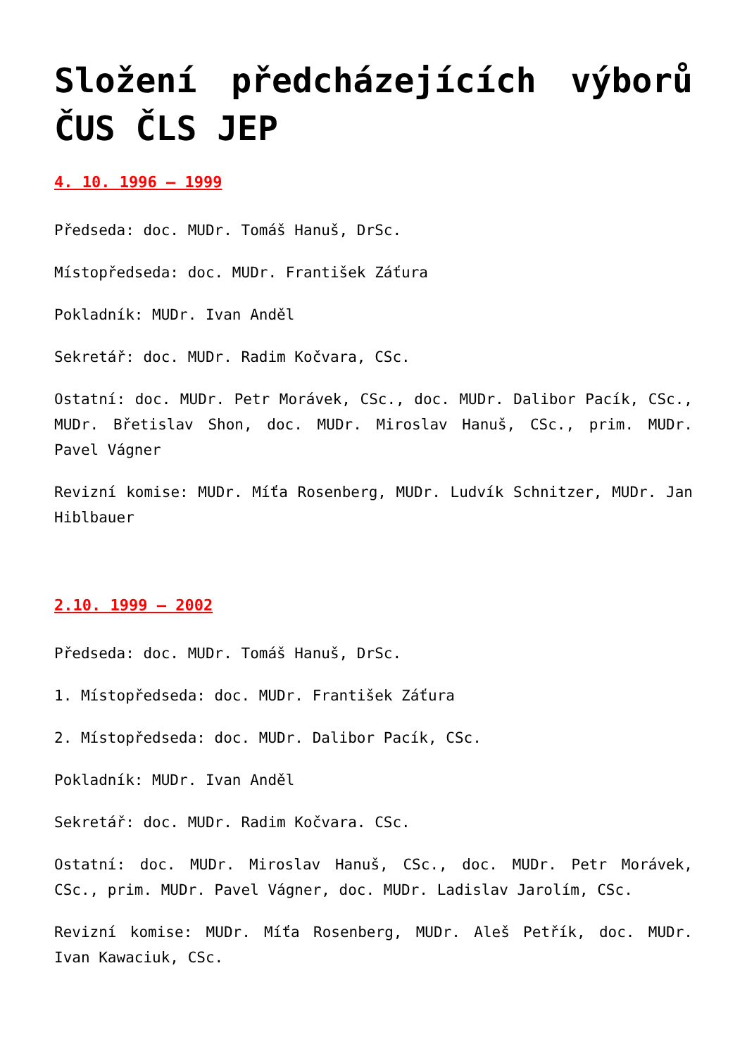Složení předcházejících výborů ČUS ČLS JEP
4. 10. 1996 – 1999
Předseda: doc. MUDr. Tomáš Hanuš, DrSc.
Místopředseda: doc. MUDr. František Záťura
Pokladník: MUDr. Ivan Anděl
Sekretář: doc. MUDr. Radim Kočvara, CSc.
Ostatní: doc. MUDr. Petr Morávek, CSc., doc. MUDr. Dalibor Pacík, CSc., MUDr. Břetislav Shon, doc. MUDr. Miroslav Hanuš, CSc., prim. MUDr. Pavel Vágner
Revizní komise: MUDr. Míťa Rosenberg, MUDr. Ludvík Schnitzer, MUDr. Jan Hiblbauer
2.10. 1999 – 2002
Předseda: doc. MUDr. Tomáš Hanuš, DrSc.
1. Místopředseda: doc. MUDr. František Záťura
2. Místopředseda: doc. MUDr. Dalibor Pacík, CSc.
Pokladník: MUDr. Ivan Anděl
Sekretář: doc. MUDr. Radim Kočvara. CSc.
Ostatní: doc. MUDr. Miroslav Hanuš, CSc., doc. MUDr. Petr Morávek, CSc., prim. MUDr. Pavel Vágner, doc. MUDr. Ladislav Jarolím, CSc.
Revizní komise: MUDr. Míťa Rosenberg, MUDr. Aleš Petřík, doc. MUDr. Ivan Kawaciuk, CSc.